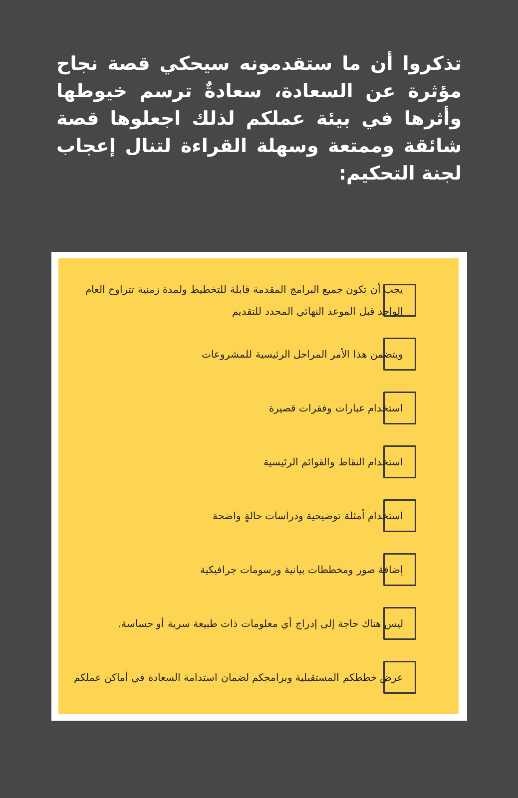تذكروا أن ما ستقدمونه سيحكي قصة نجاح مؤثرة عن السعادة، سعادةٌ ترسم خيوطها وأثرها في بيئة عملكم لذلك اجعلوها قصة شائقة وممتعة وسهلة القراءة لتنال إعجاب لجنة التحكيم:
يجب أن تكون جميع البرامج المقدمة قابلة للتخطيط ولمدة زمنية تتراوح العام الواحد قبل الموعد النهائي المحدد للتقديم
ويتضمن هذا الأمر المراحل الرئيسية للمشروعات
استخدام عبارات وفقرات قصيرة
استخدام النقاط والقوائم الرئيسية
استخدام أمثلة توضيحية ودراسات حالةٍ واضحة
إضافة صور ومخططات بيانية ورسومات جرافيكية
ليس هناك حاجة إلى إدراج أي معلومات ذات طبيعة سرية أو حساسة.
عرض خططكم المستقبلية وبرامجكم لضمان استدامة السعادة في أماكن عملكم